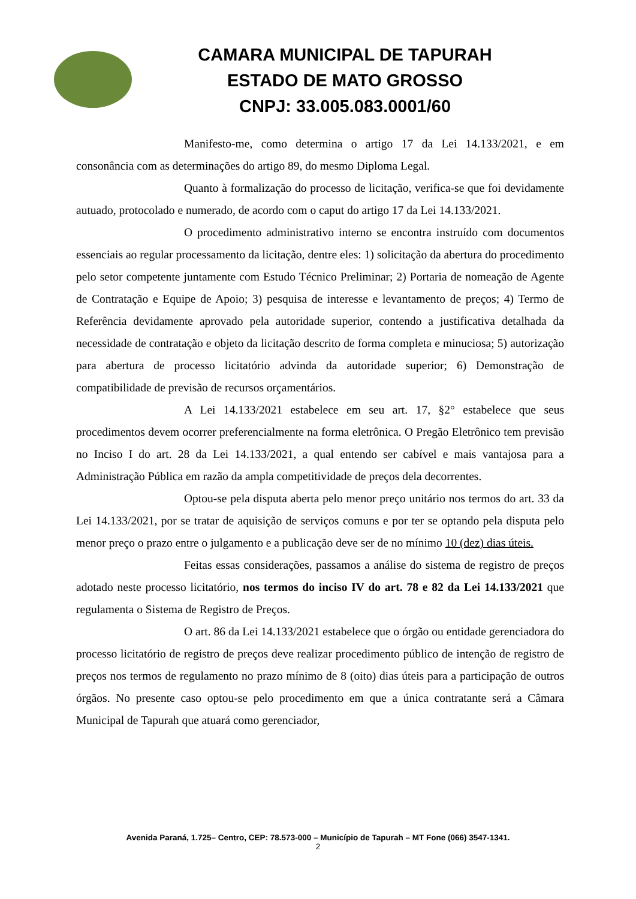CAMARA MUNICIPAL DE TAPURAH
ESTADO DE MATO GROSSO
CNPJ: 33.005.083.0001/60
Manifesto-me, como determina o artigo 17 da Lei 14.133/2021, e em consonância com as determinações do artigo 89, do mesmo Diploma Legal.
Quanto à formalização do processo de licitação, verifica-se que foi devidamente autuado, protocolado e numerado, de acordo com o caput do artigo 17 da Lei 14.133/2021.
O procedimento administrativo interno se encontra instruído com documentos essenciais ao regular processamento da licitação, dentre eles: 1) solicitação da abertura do procedimento pelo setor competente juntamente com Estudo Técnico Preliminar; 2) Portaria de nomeação de Agente de Contratação e Equipe de Apoio; 3) pesquisa de interesse e levantamento de preços; 4) Termo de Referência devidamente aprovado pela autoridade superior, contendo a justificativa detalhada da necessidade de contratação e objeto da licitação descrito de forma completa e minuciosa; 5) autorização para abertura de processo licitatório advinda da autoridade superior; 6) Demonstração de compatibilidade de previsão de recursos orçamentários.
A Lei 14.133/2021 estabelece em seu art. 17, §2° estabelece que seus procedimentos devem ocorrer preferencialmente na forma eletrônica. O Pregão Eletrônico tem previsão no Inciso I do art. 28 da Lei 14.133/2021, a qual entendo ser cabível e mais vantajosa para a Administração Pública em razão da ampla competitividade de preços dela decorrentes.
Optou-se pela disputa aberta pelo menor preço unitário nos termos do art. 33 da Lei 14.133/2021, por se tratar de aquisição de serviços comuns e por ter se optando pela disputa pelo menor preço o prazo entre o julgamento e a publicação deve ser de no mínimo 10 (dez) dias úteis.
Feitas essas considerações, passamos a análise do sistema de registro de preços adotado neste processo licitatório, nos termos do inciso IV do art. 78 e 82 da Lei 14.133/2021 que regulamenta o Sistema de Registro de Preços.
O art. 86 da Lei 14.133/2021 estabelece que o órgão ou entidade gerenciadora do processo licitatório de registro de preços deve realizar procedimento público de intenção de registro de preços nos termos de regulamento no prazo mínimo de 8 (oito) dias úteis para a participação de outros órgãos. No presente caso optou-se pelo procedimento em que a única contratante será a Câmara Municipal de Tapurah que atuará como gerenciador,
Avenida Paraná, 1.725– Centro, CEP: 78.573-000 – Município de Tapurah – MT Fone (066) 3547-1341.
2